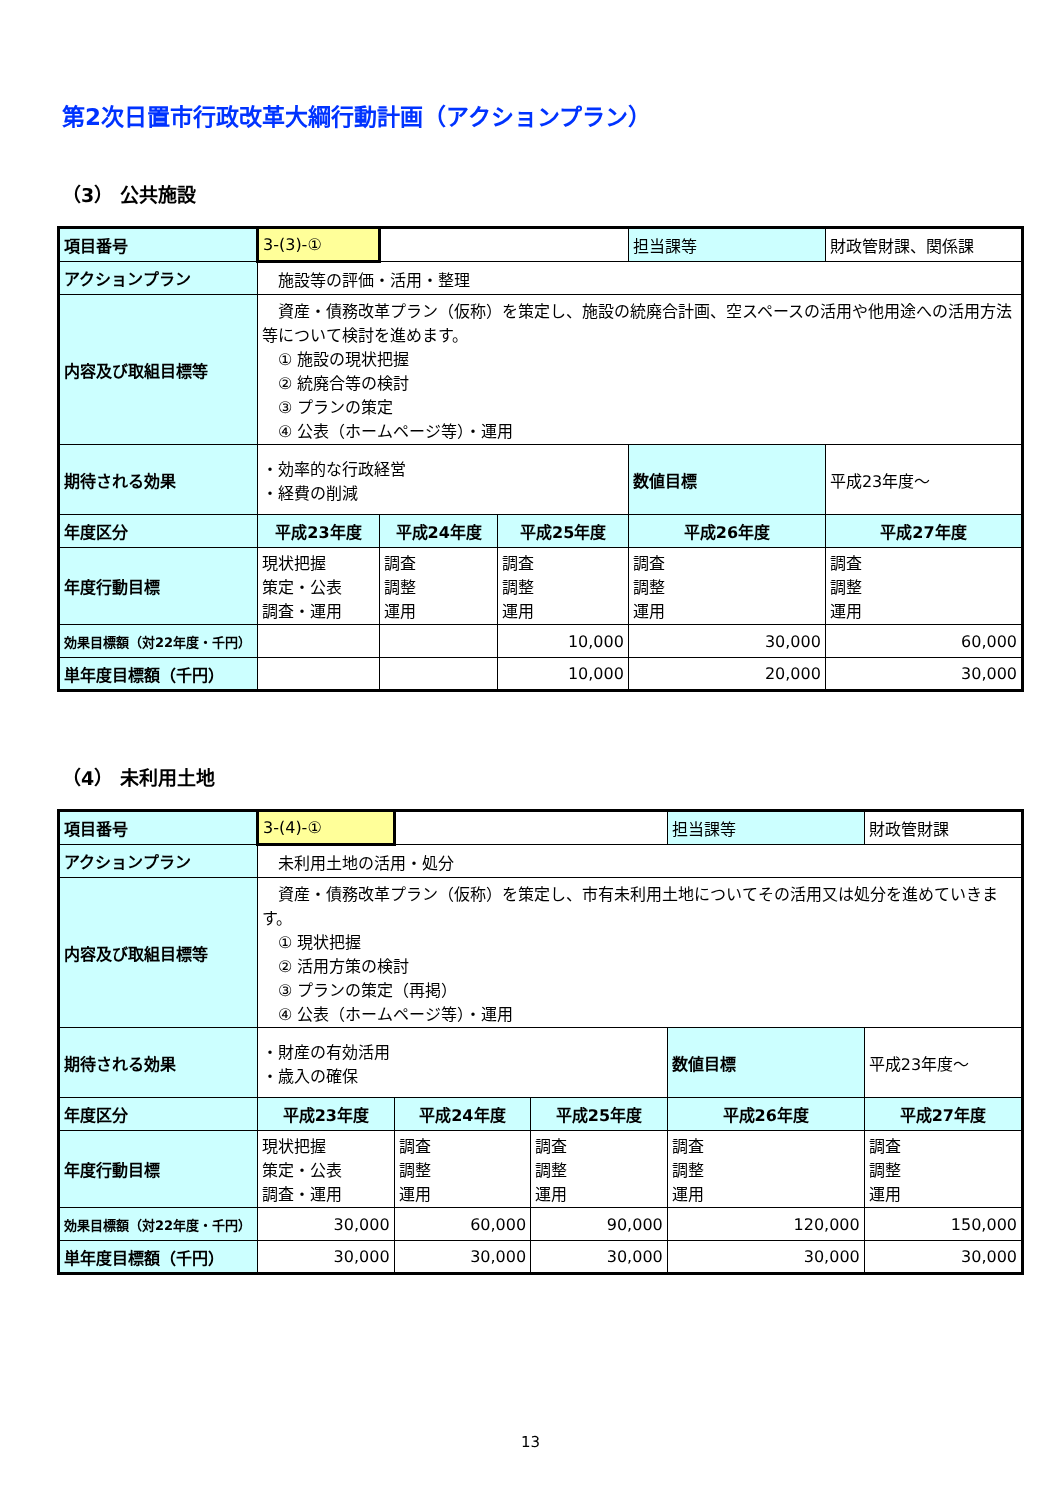第2次日置市行政改革大綱行動計画（アクションプラン）
（3） 公共施設
| 項目番号 | 3-(3)-① | | | 担当課等 | 財政管財課、関係課 |
| アクションプラン | 施設等の評価・活用・整理 | | | | |
| 内容及び取組目標等 | 資産・債務改革プラン（仮称）を策定し、施設の統廃合計画、空スペースの活用や他用途への活用方法等について検討を進めます。 ① 施設の現状把握 ② 統廃合等の検討 ③ プランの策定 ④ 公表（ホームページ等）・運用 | | | | |
| 期待される効果 | ・効率的な行政経営 ・経費の削減 | | | 数値目標 | 平成23年度～ |
| 年度区分 | 平成23年度 | 平成24年度 | 平成25年度 | 平成26年度 | 平成27年度 |
| 年度行動目標 | 現状把握 策定・公表 調査・運用 | 調査 調整 運用 | 調査 調整 運用 | 調査 調整 運用 | 調査 調整 運用 |
| 効果目標額（対22年度・千円） | | | 10,000 | 30,000 | 60,000 |
| 単年度目標額（千円） | | | 10,000 | 20,000 | 30,000 |
（4） 未利用土地
| 項目番号 | 3-(4)-① | | | 担当課等 | 財政管財課 |
| アクションプラン | 未利用土地の活用・処分 | | | | |
| 内容及び取組目標等 | 資産・債務改革プラン（仮称）を策定し、市有未利用土地についてその活用又は処分を進めていきます。 ① 現状把握 ② 活用方策の検討 ③ プランの策定（再掲） ④ 公表（ホームページ等）・運用 | | | | |
| 期待される効果 | ・財産の有効活用 ・歳入の確保 | | | 数値目標 | 平成23年度～ |
| 年度区分 | 平成23年度 | 平成24年度 | 平成25年度 | 平成26年度 | 平成27年度 |
| 年度行動目標 | 現状把握 策定・公表 調査・運用 | 調査 調整 運用 | 調査 調整 運用 | 調査 調整 運用 | 調査 調整 運用 |
| 効果目標額（対22年度・千円） | 30,000 | 60,000 | 90,000 | 120,000 | 150,000 |
| 単年度目標額（千円） | 30,000 | 30,000 | 30,000 | 30,000 | 30,000 |
13